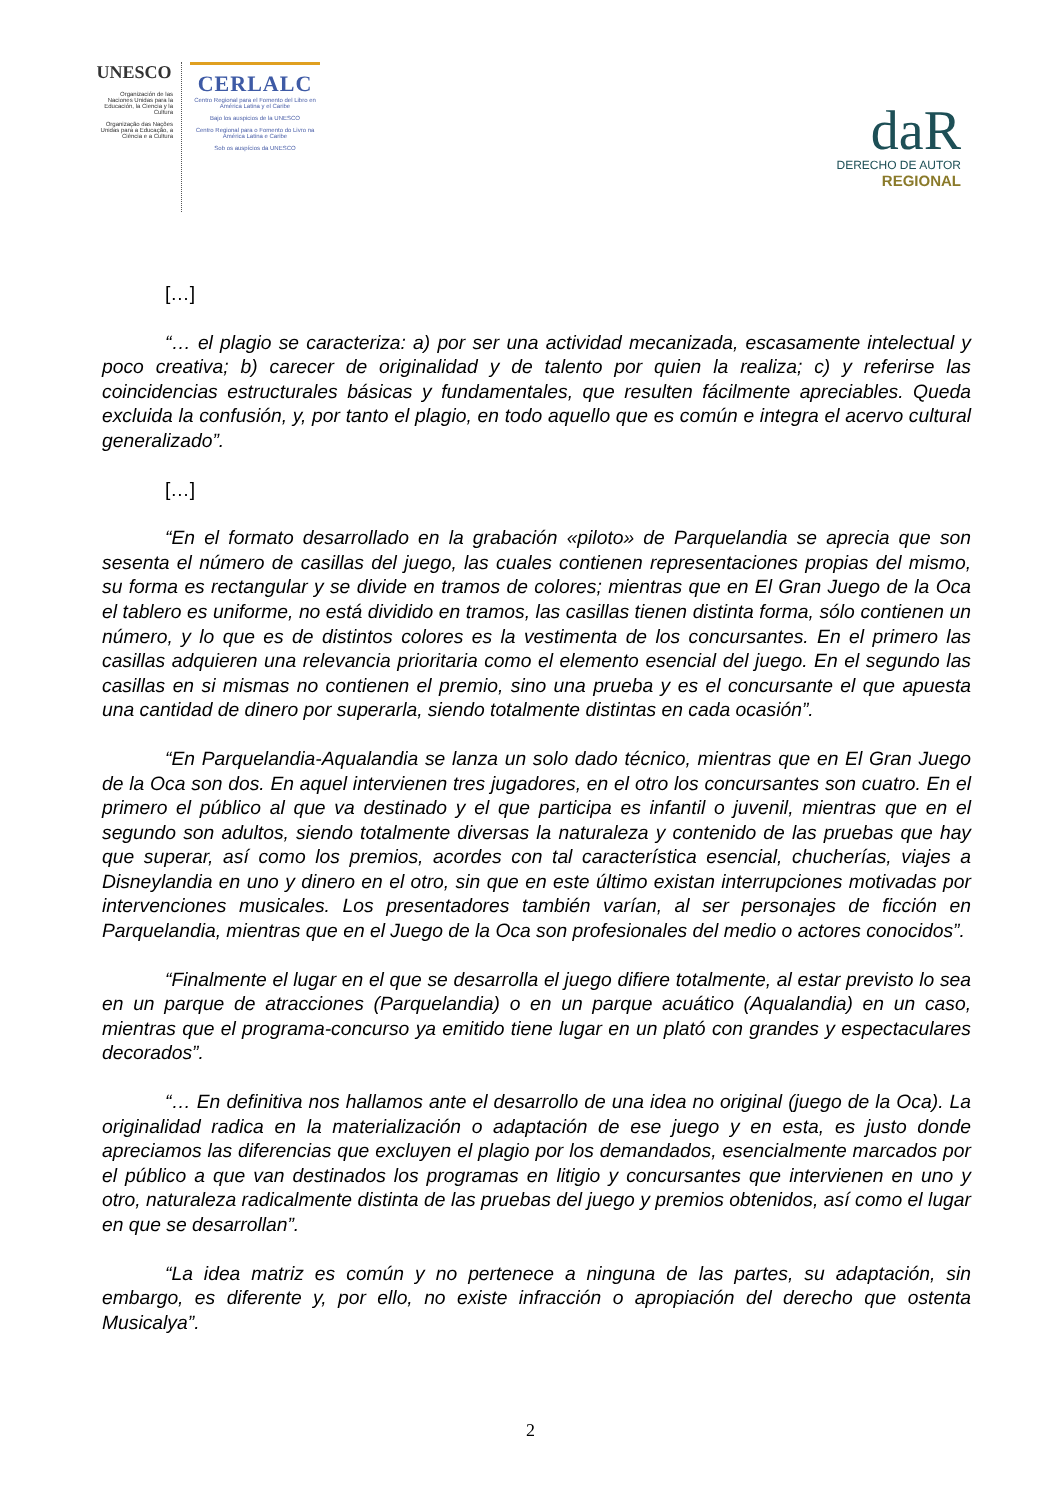UNESCO
Organización de las Naciones Unidas para la Educación, la Ciencia y la Cultura
Organização das Nações Unidas para a Educação, a Ciência e a Cultura
CERLALC
Centro Regional para el Fomento del Libro en América Latina y el Caribe
Bajo los auspicios de la UNESCO
Centro Regional para o Fomento do Livro na América Latina e Caribe
Sob os auspícios da UNESCO
daR
DERECHO DE AUTOR
REGIONAL
[…]
“… el plagio se caracteriza: a) por ser una actividad mecanizada, escasamente intelectual y poco creativa; b) carecer de originalidad y de talento por quien la realiza; c) y referirse las coincidencias estructurales básicas y fundamentales, que resulten fácilmente apreciables. Queda excluida la confusión, y, por tanto el plagio, en todo aquello que es común e integra el acervo cultural generalizado”.
[…]
“En el formato desarrollado en la grabación «piloto» de Parquelandia se aprecia que son sesenta el número de casillas del juego, las cuales contienen representaciones propias del mismo, su forma es rectangular y se divide en tramos de colores; mientras que en El Gran Juego de la Oca el tablero es uniforme, no está dividido en tramos, las casillas tienen distinta forma, sólo contienen un número, y lo que es de distintos colores es la vestimenta de los concursantes. En el primero las casillas adquieren una relevancia prioritaria como el elemento esencial del juego. En el segundo las casillas en si mismas no contienen el premio, sino una prueba y es el concursante el que apuesta una cantidad de dinero por superarla, siendo totalmente distintas en cada ocasión”.
“En Parquelandia-Aqualandia se lanza un solo dado técnico, mientras que en El Gran Juego de la Oca son dos. En aquel intervienen tres jugadores, en el otro los concursantes son cuatro. En el primero el público al que va destinado y el que participa es infantil o juvenil, mientras que en el segundo son adultos, siendo totalmente diversas la naturaleza y contenido de las pruebas que hay que superar, así como los premios, acordes con tal característica esencial, chucherías, viajes a Disneylandia en uno y dinero en el otro, sin que en este último existan interrupciones motivadas por intervenciones musicales. Los presentadores también varían, al ser personajes de ficción en Parquelandia, mientras que en el Juego de la Oca son profesionales del medio o actores conocidos”.
“Finalmente el lugar en el que se desarrolla el juego difiere totalmente, al estar previsto lo sea en un parque de atracciones (Parquelandia) o en un parque acuático (Aqualandia) en un caso, mientras que el programa-concurso ya emitido tiene lugar en un plató con grandes y espectaculares decorados”.
“… En definitiva nos hallamos ante el desarrollo de una idea no original (juego de la Oca). La originalidad radica en la materialización o adaptación de ese juego y en esta, es justo donde apreciamos las diferencias que excluyen el plagio por los demandados, esencialmente marcados por el público a que van destinados los programas en litigio y concursantes que intervienen en uno y otro, naturaleza radicalmente distinta de las pruebas del juego y premios obtenidos, así como el lugar en que se desarrollan”.
“La idea matriz es común y no pertenece a ninguna de las partes, su adaptación, sin embargo, es diferente y, por ello, no existe infracción o apropiación del derecho que ostenta Musicalya”.
2